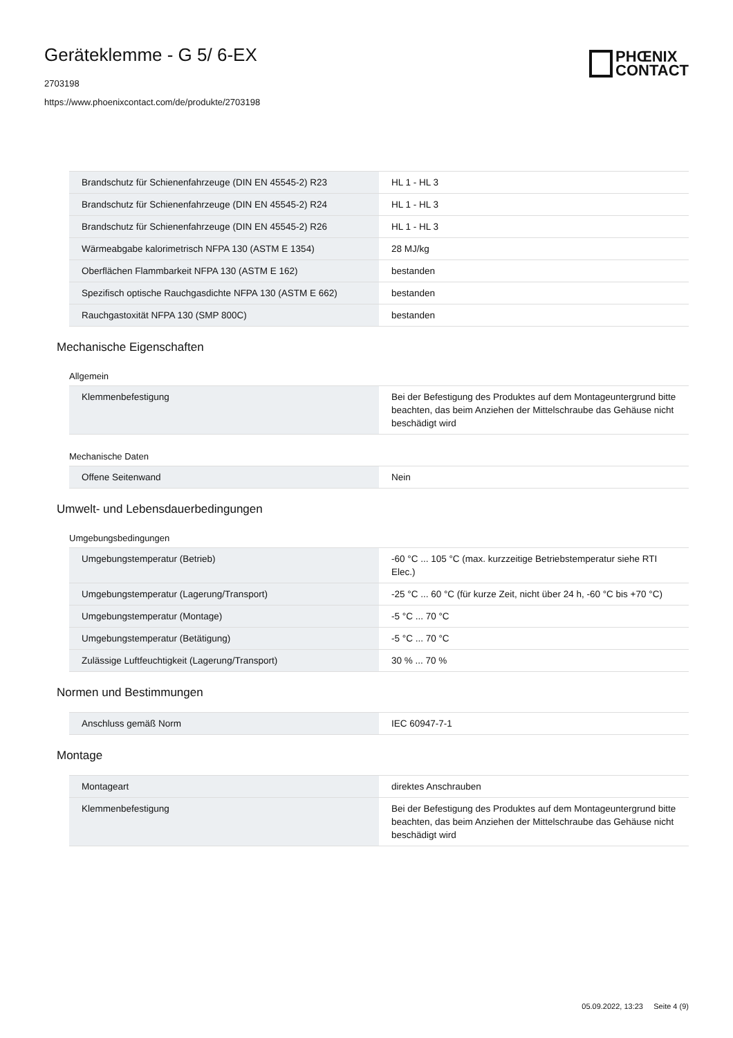Geräteklemme - G 5/ 6-EX
2703198
https://www.phoenixcontact.com/de/produkte/2703198
PHŒNIX
CONTACT
| Brandschutz für Schienenfahrzeuge (DIN EN 45545-2) R23 | HL 1 - HL 3 |
| Brandschutz für Schienenfahrzeuge (DIN EN 45545-2) R24 | HL 1 - HL 3 |
| Brandschutz für Schienenfahrzeuge (DIN EN 45545-2) R26 | HL 1 - HL 3 |
| Wärmeabgabe kalorimetrisch NFPA 130 (ASTM E 1354) | 28 MJ/kg |
| Oberflächen Flammbarkeit NFPA 130 (ASTM E 162) | bestanden |
| Spezifisch optische Rauchgasdichte NFPA 130 (ASTM E 662) | bestanden |
| Rauchgastoxität NFPA 130 (SMP 800C) | bestanden |
Mechanische Eigenschaften
Allgemein
| Klemmenbefestigung | Bei der Befestigung des Produktes auf dem Montageuntergrund bitte beachten, das beim Anziehen der Mittelschraube das Gehäuse nicht beschädigt wird |
Mechanische Daten
| Offene Seitenwand | Nein |
Umwelt- und Lebensdauerbedingungen
Umgebungsbedingungen
| Umgebungstemperatur (Betrieb) | -60 °C ... 105 °C (max. kurzzeitige Betriebstemperatur siehe RTI Elec.) |
| Umgebungstemperatur (Lagerung/Transport) | -25 °C ... 60 °C (für kurze Zeit, nicht über 24 h, -60 °C bis +70 °C) |
| Umgebungstemperatur (Montage) | -5 °C ... 70 °C |
| Umgebungstemperatur (Betätigung) | -5 °C ... 70 °C |
| Zulässige Luftfeuchtigkeit (Lagerung/Transport) | 30 % ... 70 % |
Normen und Bestimmungen
| Anschluss gemäß Norm | IEC 60947-7-1 |
Montage
| Montageart | direktes Anschrauben |
| Klemmenbefestigung | Bei der Befestigung des Produktes auf dem Montageuntergrund bitte beachten, das beim Anziehen der Mittelschraube das Gehäuse nicht beschädigt wird |
05.09.2022, 13:23 Seite 4 (9)